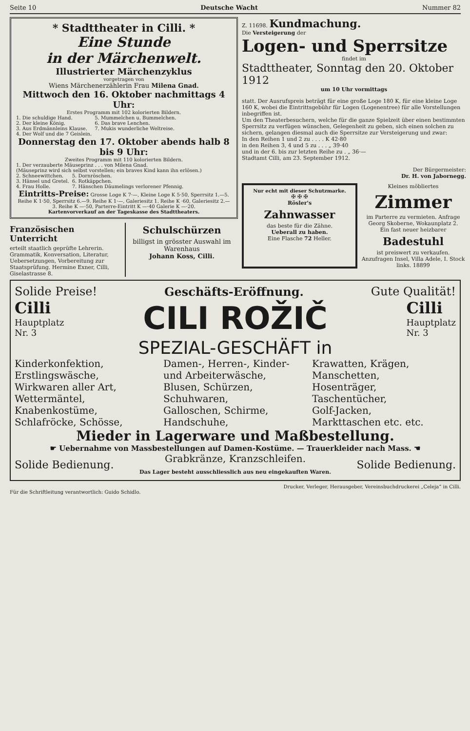Seite 10 Deutsche Wacht Nummer 82
* Stadttheater in Cilli. *
Eine Stunde
in der Märchenwelt.
Illustrierter Märchenzyklus
vorgetragen von
Wiens Märchenerzählerin Frau Milena Gnad.
Mittwoch den 16. Oktober nachmittags 4 Uhr:
Erstes Programm mit 102 kolorierten Bildern.
1. Die schuldige Hand.
2. Der kleine König.
3. Aus Erdmännleins Klause.
4. Der Wolf und die 7 Geislein.
5. Mummelchen u. Bummelchen.
6. Das brave Lenchen.
7. Mukis wunderliche Weltreise.
Donnerstag den 17. Oktober abends halb 8 bis 9 Uhr:
Zweites Programm mit 110 kolorierten Bildern.
1. Der verzauberte Mäuseprinz . . . von Milena Gnad.
(Mäuseprinz wird sich selbst vorstellen; ein braves Kind kann ihn erlösen.)
2. Schneewittchen.
3. Hänsel und Gretel.
4. Frau Holle.
5. Dornröschen.
6. Rotkäppchen.
7. Hänschen Däumelings verlorener Pfennig.
Eintritts-Preise: Grosse Loge K 7·—, Kleine Loge K 5·50, Sperrsitz 1.—5. Reihe K 1·50, Sperrsitz 6.—9. Reihe K 1·—, Galeriesitz 1. Reihe K ·60, Galeriesitz 2.—3. Reihe K —·50, Parterre-Eintritt K —·40 Galerie K —·20.
Kartenvorverkauf an der Tageskasse des Stadttheaters.
Französischen Unterricht
erteilt staatlich geprüfte Lehrerin. Grammatik, Konversation, Literatur, Uebersetzungen, Vorbereitung zur Staatsprüfung. Hermine Exner, Cilli, Giselastrasse 8.
Schulschürzen
billigst in grösster Auswahl im Warenhaus
Johann Koss, Cilli.
Z. 11698. Kundmachung.
Die Versteigerung der
Logen- und Sperrsitze
findet im
Stadttheater, Sonntag den 20. Oktober 1912
um 10 Uhr vormittags
statt. Der Ausrufspreis beträgt für eine große Loge 180 K, für eine kleine Loge 160 K, wobei die Eintrittsgebühr für Logen (Logenentree) für alle Vorstellungen inbegriffen ist.
Um den Theaterbesuchern, welche für die ganze Spielzeit über einen bestimmten Sperrsitz zu verfügen wünschen, Gelegenheit zu geben, sich einen solchen zu sichern, gelangen diesmal auch die Sperrsitze zur Versteigerung und zwar:
In den Reihen 1 und 2 zu . . . . K 42·80
in den Reihen 3, 4 und 5 zu . . . „ 39·40
und in der 6. bis zur letzten Reihe zu . „ 36·—
Stadtamt Cilli, am 23. September 1912.
Der Bürgermeister:
Dr. H. von Jabornegg.
Nur echt mit dieser Schutzmarke.
✠ ✠ ✠
Rösler's
Zahnwasser
das beste für die Zähne.
Ueberall zu haben.
Eine Flasche 72 Heller.
Kleines möbliertes
Zimmer
im Parterre zu vermieten. Anfrage Georg Skoberne, Wokaunplatz 2.
Ein fast neuer heizbarer
Badestuhl
ist preiswert zu verkaufen. Anzufragen Insel, Villa Adele, I. Stock links. 18899
Solide Preise! Geschäfts-Eröffnung. Gute Qualität!
Cilli
Hauptplatz
Nr. 3
CILI ROŽIČ
Cilli
Hauptplatz
Nr. 3
SPEZIAL-GESCHÄFT in
Kinderkonfektion,
Erstlingswäsche,
Wirkwaren aller Art,
Wettermäntel,
Knabenkostüme,
Schlafröcke, Schösse,
Damen-, Herren-, Kinder- und Arbeiterwäsche,
Blusen, Schürzen,
Schuhwaren,
Galloschen, Schirme,
Handschuhe,
Krawatten, Krägen,
Manschetten,
Hosenträger,
Taschentücher,
Golf-Jacken,
Markttaschen etc. etc.
Mieder in Lagerware und Maßbestellung.
☛ Uebernahme von Massbestellungen auf Damen-Kostüme. — Trauerkleider nach Mass. ☚
Solide Bedienung.
Grabkränze, Kranzschleifen.
Das Lager besteht ausschliesslich aus neu eingekauften Waren.
Solide Bedienung.
Drucker, Verleger, Herausgeber, Vereinsbuchdruckerei „Celeja“ in Cilli.
Für die Schriftleitung verantwortlich: Guido Schidlo.